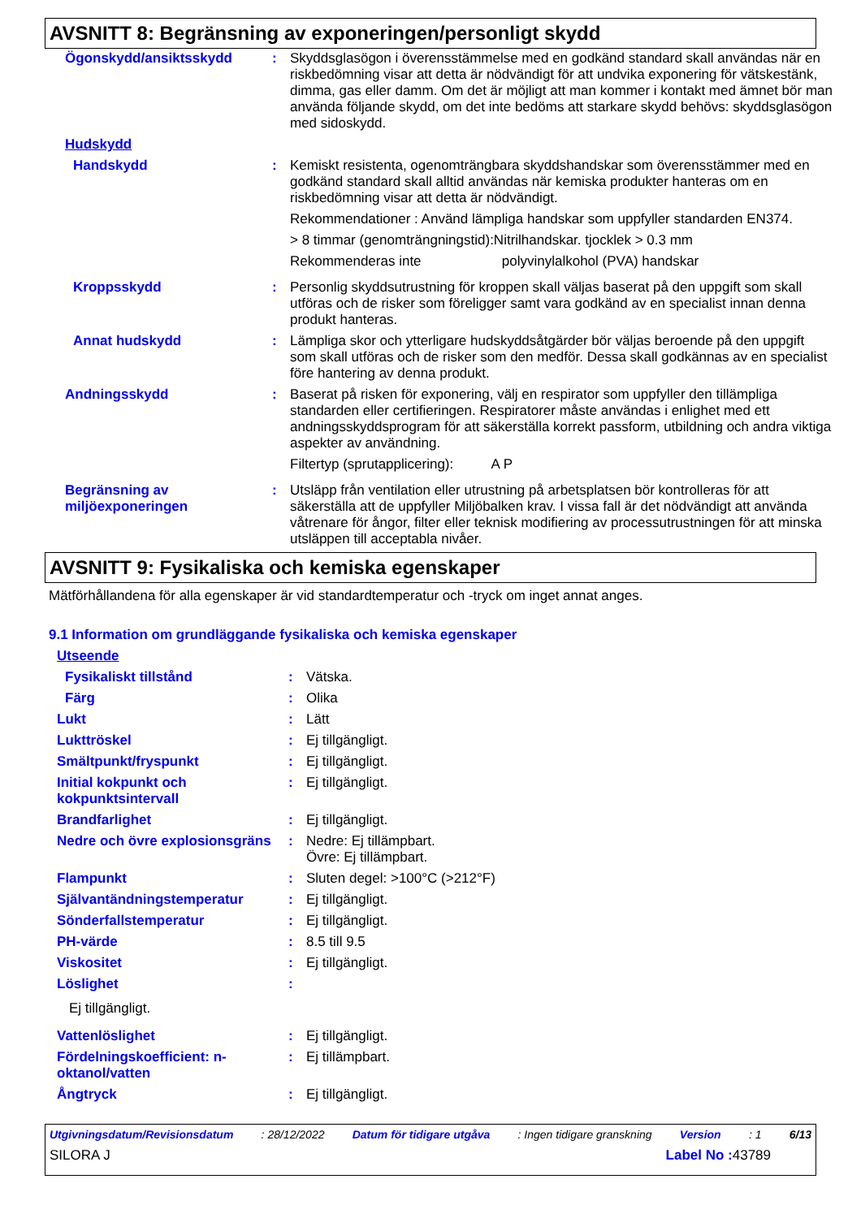AVSNITT 8: Begränsning av exponeringen/personligt skydd
| Ögonskydd/ansiktsskydd | : | Skyddsglasögon i överensstämmelse med en godkänd standard skall användas när en riskbedömning visar att detta är nödvändigt för att undvika exponering för vätskestänk, dimma, gas eller damm. Om det är möjligt att man kommer i kontakt med ämnet bör man använda följande skydd, om det inte bedöms att starkare skydd behövs: skyddsglasögon med sidoskydd. |
| Hudskydd | | |
| Handskydd | : | Kemiskt resistenta, ogenomträngbara skyddshandskar som överensstämmer med en godkänd standard skall alltid användas när kemiska produkter hanteras om en riskbedömning visar att detta är nödvändigt. Rekommendationer : Använd lämpliga handskar som uppfyller standarden EN374. > 8 timmar (genomträngningstid):Nitrilhandskar. tjocklek > 0.3 mm Rekommenderas inte polyvinylalkohol (PVA) handskar |
| Kroppsskydd | : | Personlig skyddsutrustning för kroppen skall väljas baserat på den uppgift som skall utföras och de risker som föreligger samt vara godkänd av en specialist innan denna produkt hanteras. |
| Annat hudskydd | : | Lämpliga skor och ytterligare hudskyddsåtgärder bör väljas beroende på den uppgift som skall utföras och de risker som den medför. Dessa skall godkännas av en specialist före hantering av denna produkt. |
| Andningsskydd | : | Baserat på risken för exponering, välj en respirator som uppfyller den tillämpliga standarden eller certifieringen. Respiratorer måste användas i enlighet med ett andningsskyddsprogram för att säkerställa korrekt passform, utbildning och andra viktiga aspekter av användning. Filtertyp (sprutapplicering): A P |
| Begränsning av miljöexponeringen | : | Utsläpp från ventilation eller utrustning på arbetsplatsen bör kontrolleras för att säkerställa att de uppfyller Miljöbalken krav. I vissa fall är det nödvändigt att använda våtrenare för ångor, filter eller teknisk modifiering av processutrustningen för att minska utsläppen till acceptabla nivåer. |
AVSNITT 9: Fysikaliska och kemiska egenskaper
Mätförhållandena för alla egenskaper är vid standardtemperatur och -tryck om inget annat anges.
9.1 Information om grundläggande fysikaliska och kemiska egenskaper
| Utseende | | |
| Fysikaliskt tillstånd | : | Vätska. |
| Färg | : | Olika |
| Lukt | : | Lätt |
| Lukttröskel | : | Ej tillgängligt. |
| Smältpunkt/fryspunkt | : | Ej tillgängligt. |
| Initial kokpunkt och kokpunktsintervall | : | Ej tillgängligt. |
| Brandfarlighet | : | Ej tillgängligt. |
| Nedre och övre explosionsgräns | : | Nedre: Ej tillämpbart. Övre: Ej tillämpbart. |
| Flampunkt | : | Sluten degel: >100°C (>212°F) |
| Självantändningstemperatur | : | Ej tillgängligt. |
| Sönderfallstemperatur | : | Ej tillgängligt. |
| PH-värde | : | 8.5 till 9.5 |
| Viskositet | : | Ej tillgängligt. |
| Löslighet | : | |
| Ej tillgängligt. | | |
| Vattenlöslighet | : | Ej tillgängligt. |
| Fördelningskoefficient: n-oktanol/vatten | : | Ej tillämpbart. |
| Ångtryck | : | Ej tillgängligt. |
Utgivningsdatum/Revisionsdatum : 28/12/2022 Datum för tidigare utgåva : Ingen tidigare granskning Version : 1 6/13
SILORA J Label No : 43789